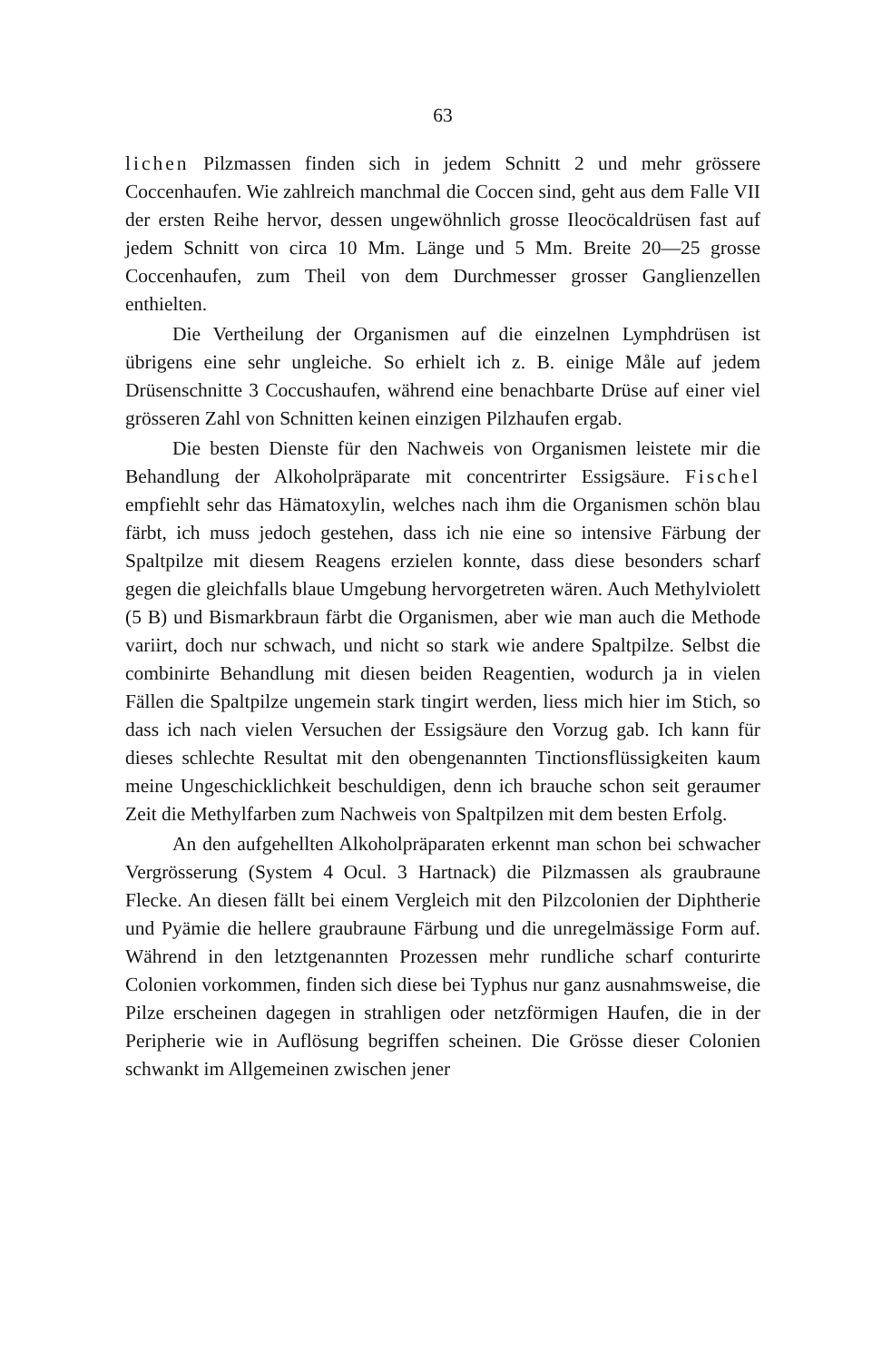63
lichen Pilzmassen finden sich in jedem Schnitt 2 und mehr grössere Coccenhaufen. Wie zahlreich manchmal die Coccen sind, geht aus dem Falle VII der ersten Reihe hervor, dessen ungewöhnlich grosse Ileocöcaldrüsen fast auf jedem Schnitt von circa 10 Mm. Länge und 5 Mm. Breite 20—25 grosse Coccenhaufen, zum Theil von dem Durchmesser grosser Ganglienzellen enthielten.
Die Vertheilung der Organismen auf die einzelnen Lymphdrüsen ist übrigens eine sehr ungleiche. So erhielt ich z. B. einige Måle auf jedem Drüsenschnitte 3 Coccushaufen, während eine benachbarte Drüse auf einer viel grösseren Zahl von Schnitten keinen einzigen Pilzhaufen ergab.
Die besten Dienste für den Nachweis von Organismen leistete mir die Behandlung der Alkoholpräparate mit concentrirter Essigsäure. Fischel empfiehlt sehr das Hämatoxylin, welches nach ihm die Organismen schön blau färbt, ich muss jedoch gestehen, dass ich nie eine so intensive Färbung der Spaltpilze mit diesem Reagens erzielen konnte, dass diese besonders scharf gegen die gleichfalls blaue Umgebung hervorgetreten wären. Auch Methylviolett (5 B) und Bismarkbraun färbt die Organismen, aber wie man auch die Methode variirt, doch nur schwach, und nicht so stark wie andere Spaltpilze. Selbst die combinirte Behandlung mit diesen beiden Reagentien, wodurch ja in vielen Fällen die Spaltpilze ungemein stark tingirt werden, liess mich hier im Stich, so dass ich nach vielen Versuchen der Essigsäure den Vorzug gab. Ich kann für dieses schlechte Resultat mit den obengenannten Tinctionsflüssigkeiten kaum meine Ungeschicklichkeit beschuldigen, denn ich brauche schon seit geraumer Zeit die Methylfarben zum Nachweis von Spaltpilzen mit dem besten Erfolg.
An den aufgehellten Alkoholpräparaten erkennt man schon bei schwacher Vergrösserung (System 4 Ocul. 3 Hartnack) die Pilzmassen als graubraune Flecke. An diesen fällt bei einem Vergleich mit den Pilzcolonien der Diphtherie und Pyämie die hellere graubraune Färbung und die unregelmässige Form auf. Während in den letztgenannten Prozessen mehr rundliche scharf conturirte Colonien vorkommen, finden sich diese bei Typhus nur ganz ausnahmsweise, die Pilze erscheinen dagegen in strahligen oder netzförmigen Haufen, die in der Peripherie wie in Auflösung begriffen scheinen. Die Grösse dieser Colonien schwankt im Allgemeinen zwischen jener